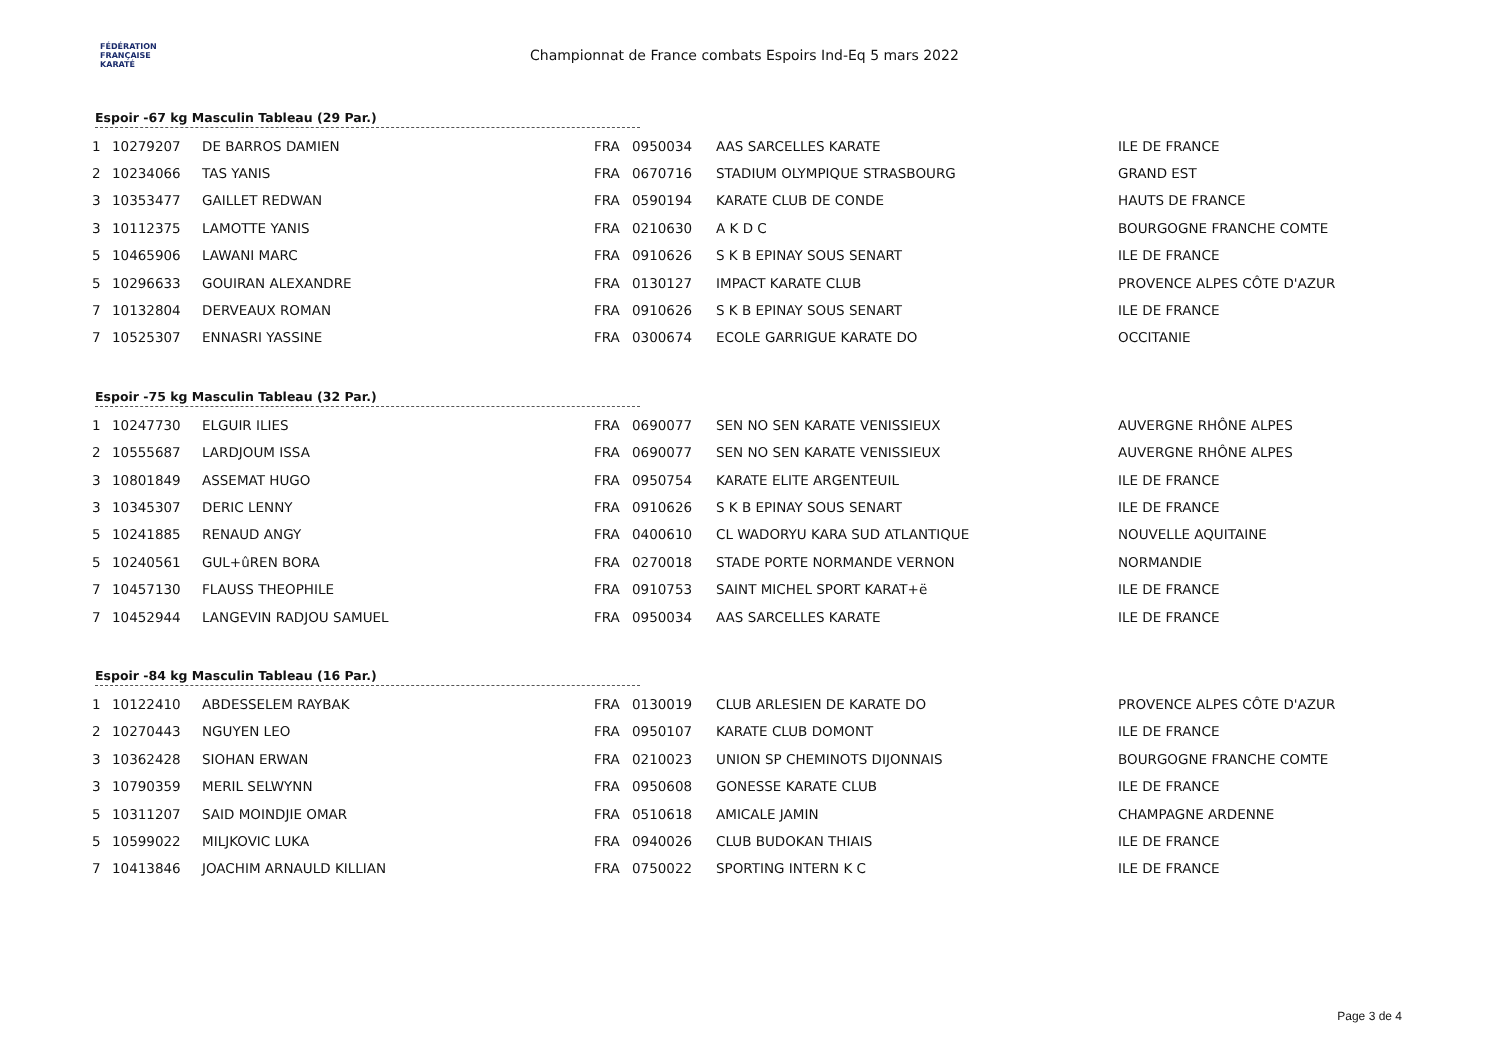FÉDÉRATION
FRANÇAISE
KARATÉ
Championnat de France combats Espoirs Ind-Eq 5 mars 2022
Espoir -67 kg Masculin Tableau (29 Par.)
| 1 | 10279207 | DE BARROS DAMIEN | FRA | 0950034 | AAS SARCELLES KARATE | ILE DE FRANCE |
| 2 | 10234066 | TAS YANIS | FRA | 0670716 | STADIUM OLYMPIQUE STRASBOURG | GRAND EST |
| 3 | 10353477 | GAILLET REDWAN | FRA | 0590194 | KARATE CLUB DE CONDE | HAUTS DE FRANCE |
| 3 | 10112375 | LAMOTTE YANIS | FRA | 0210630 | A K D C | BOURGOGNE FRANCHE COMTE |
| 5 | 10465906 | LAWANI MARC | FRA | 0910626 | S K B EPINAY SOUS SENART | ILE DE FRANCE |
| 5 | 10296633 | GOUIRAN ALEXANDRE | FRA | 0130127 | IMPACT KARATE CLUB | PROVENCE ALPES CÔTE D'AZUR |
| 7 | 10132804 | DERVEAUX ROMAN | FRA | 0910626 | S K B EPINAY SOUS SENART | ILE DE FRANCE |
| 7 | 10525307 | ENNASRI YASSINE | FRA | 0300674 | ECOLE GARRIGUE KARATE DO | OCCITANIE |
Espoir -75 kg Masculin Tableau (32 Par.)
| 1 | 10247730 | ELGUIR ILIES | FRA | 0690077 | SEN NO SEN KARATE VENISSIEUX | AUVERGNE RHÔNE ALPES |
| 2 | 10555687 | LARDJOUM ISSA | FRA | 0690077 | SEN NO SEN KARATE VENISSIEUX | AUVERGNE RHÔNE ALPES |
| 3 | 10801849 | ASSEMAT HUGO | FRA | 0950754 | KARATE ELITE ARGENTEUIL | ILE DE FRANCE |
| 3 | 10345307 | DERIC LENNY | FRA | 0910626 | S K B EPINAY SOUS SENART | ILE DE FRANCE |
| 5 | 10241885 | RENAUD ANGY | FRA | 0400610 | CL WADORYU KARA SUD ATLANTIQUE | NOUVELLE AQUITAINE |
| 5 | 10240561 | GUL+ûREN BORA | FRA | 0270018 | STADE PORTE NORMANDE VERNON | NORMANDIE |
| 7 | 10457130 | FLAUSS THEOPHILE | FRA | 0910753 | SAINT MICHEL SPORT KARAT+ë | ILE DE FRANCE |
| 7 | 10452944 | LANGEVIN RADJOU SAMUEL | FRA | 0950034 | AAS SARCELLES KARATE | ILE DE FRANCE |
Espoir -84 kg Masculin Tableau (16 Par.)
| 1 | 10122410 | ABDESSELEM RAYBAK | FRA | 0130019 | CLUB ARLESIEN DE KARATE DO | PROVENCE ALPES CÔTE D'AZUR |
| 2 | 10270443 | NGUYEN LEO | FRA | 0950107 | KARATE CLUB DOMONT | ILE DE FRANCE |
| 3 | 10362428 | SIOHAN ERWAN | FRA | 0210023 | UNION SP CHEMINOTS DIJONNAIS | BOURGOGNE FRANCHE COMTE |
| 3 | 10790359 | MERIL SELWYNN | FRA | 0950608 | GONESSE KARATE CLUB | ILE DE FRANCE |
| 5 | 10311207 | SAID MOINDJIE OMAR | FRA | 0510618 | AMICALE JAMIN | CHAMPAGNE ARDENNE |
| 5 | 10599022 | MILJKOVIC LUKA | FRA | 0940026 | CLUB BUDOKAN THIAIS | ILE DE FRANCE |
| 7 | 10413846 | JOACHIM ARNAULD KILLIAN | FRA | 0750022 | SPORTING INTERN K C | ILE DE FRANCE |
Page 3 de 4